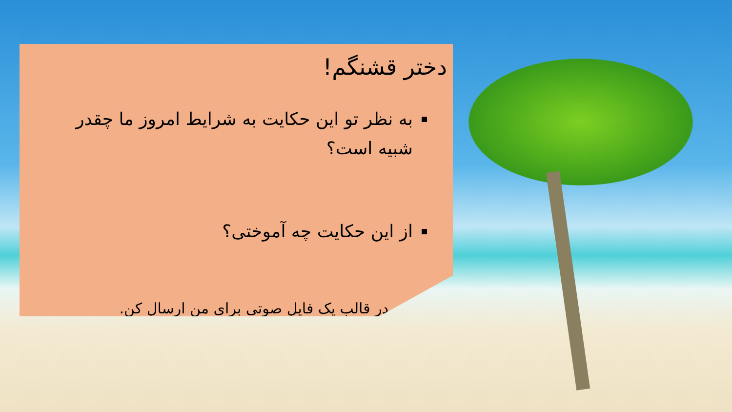دختر قشنگم!
به نظر تو این حکایت به شرایط امروز ما چقدر شبیه است؟
از این حکایت چه آموختی؟
در قالب یک فایل صوتی برای من ارسال کن.